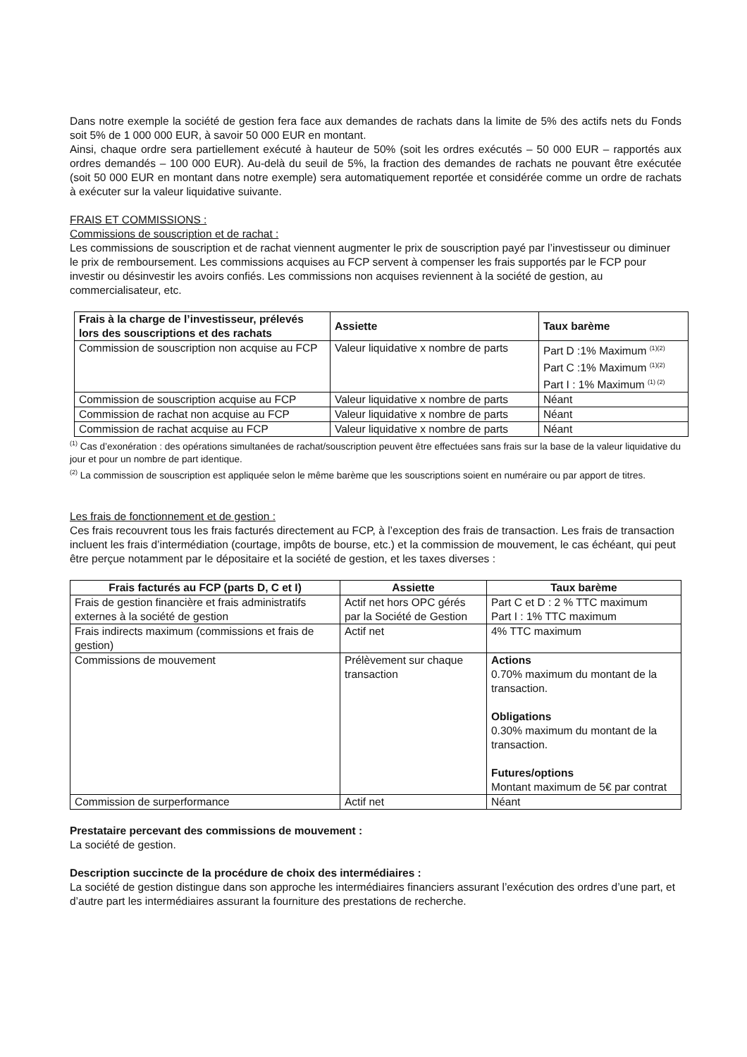Dans notre exemple la société de gestion fera face aux demandes de rachats dans la limite de 5% des actifs nets du Fonds soit 5% de 1 000 000 EUR, à savoir 50 000 EUR en montant.
Ainsi, chaque ordre sera partiellement exécuté à hauteur de 50% (soit les ordres exécutés – 50 000 EUR – rapportés aux ordres demandés – 100 000 EUR). Au-delà du seuil de 5%, la fraction des demandes de rachats ne pouvant être exécutée (soit 50 000 EUR en montant dans notre exemple) sera automatiquement reportée et considérée comme un ordre de rachats à exécuter sur la valeur liquidative suivante.
FRAIS ET COMMISSIONS :
Commissions de souscription et de rachat :
Les commissions de souscription et de rachat viennent augmenter le prix de souscription payé par l’investisseur ou diminuer le prix de remboursement. Les commissions acquises au FCP servent à compenser les frais supportés par le FCP pour investir ou désinvestir les avoirs confiés. Les commissions non acquises reviennent à la société de gestion, au commercialisateur, etc.
| Frais à la charge de l’investisseur, prélevés lors des souscriptions et des rachats | Assiette | Taux barème |
| --- | --- | --- |
| Commission de souscription non acquise au FCP | Valeur liquidative x nombre de parts | Part D :1% Maximum <sup>(1)(2)</sup> Part C :1% Maximum <sup>(1)(2)</sup> Part I : 1% Maximum <sup>(1) (2)</sup> |
| Commission de souscription acquise au FCP | Valeur liquidative x nombre de parts | Néant |
| Commission de rachat non acquise au FCP | Valeur liquidative x nombre de parts | Néant |
| Commission de rachat acquise au FCP | Valeur liquidative x nombre de parts | Néant |
<sup>(1)</sup> Cas d’exonération : des opérations simultanées de rachat/souscription peuvent être effectuées sans frais sur la base de la valeur liquidative du jour et pour un nombre de part identique.
<sup>(2)</sup> La commission de souscription est appliquée selon le même barème que les souscriptions soient en numéraire ou par apport de titres.
Les frais de fonctionnement et de gestion :
Ces frais recouvrent tous les frais facturés directement au FCP, à l’exception des frais de transaction. Les frais de transaction incluent les frais d’intermédiation (courtage, impôts de bourse, etc.) et la commission de mouvement, le cas échéant, qui peut être perçue notamment par le dépositaire et la société de gestion, et les taxes diverses :
| Frais facturés au FCP (parts D, C et I) | Assiette | Taux barème |
| --- | --- | --- |
| Frais de gestion financière et frais administratifs externes à la société de gestion | Actif net hors OPC gérés par la Société de Gestion | Part C et D : 2 % TTC maximum Part I : 1% TTC maximum |
| Frais indirects maximum (commissions et frais de gestion) | Actif net | 4% TTC maximum |
| Commissions de mouvement | Prélèvement sur chaque transaction | Actions 0.70% maximum du montant de la transaction. Obligations 0.30% maximum du montant de la transaction. Futures/options Montant maximum de 5€ par contrat |
| Commission de surperformance | Actif net | Néant |
Prestataire percevant des commissions de mouvement :
La société de gestion.
Description succincte de la procédure de choix des intermédiaires :
La société de gestion distingue dans son approche les intermédiaires financiers assurant l’exécution des ordres d’une part, et d’autre part les intermédiaires assurant la fourniture des prestations de recherche.